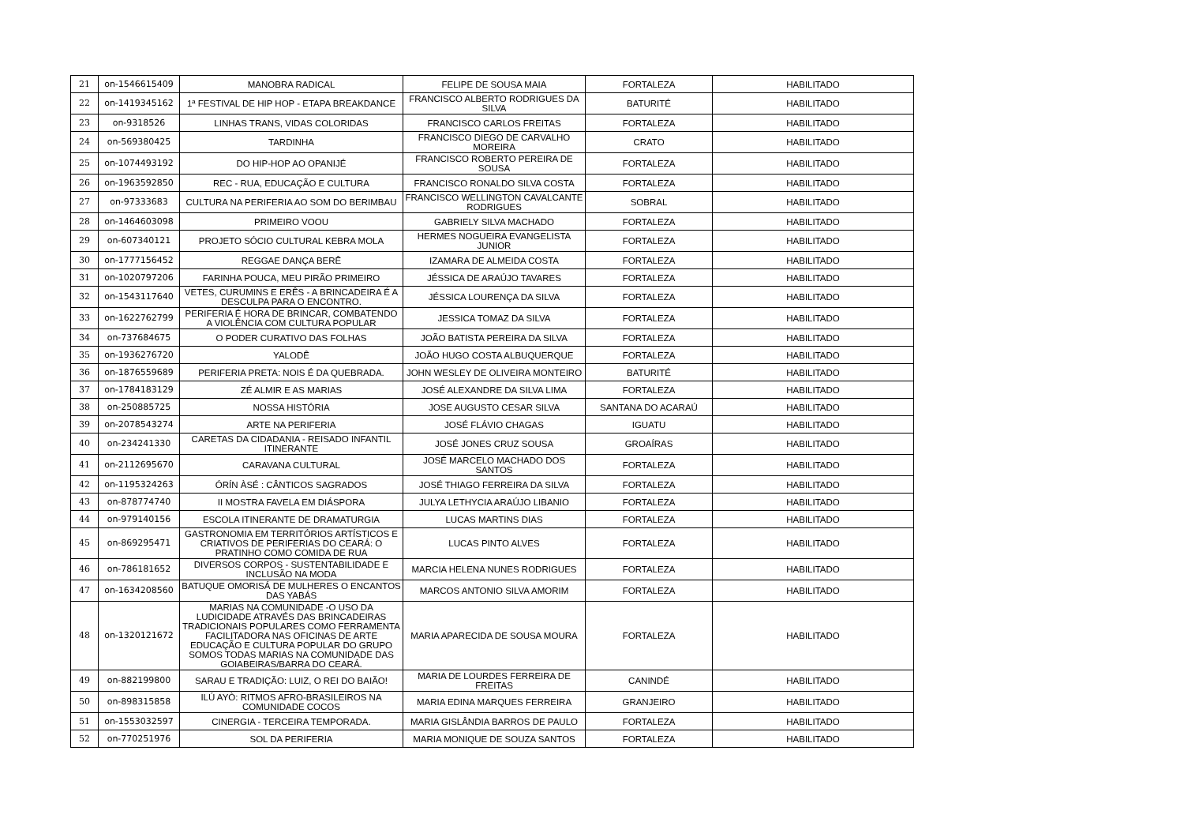| 21 | on-1546615409 | MANOBRA RADICAL | FELIPE DE SOUSA MAIA | FORTALEZA | HABILITADO |
| 22 | on-1419345162 | 1ª FESTIVAL DE HIP HOP - ETAPA BREAKDANCE | FRANCISCO ALBERTO RODRIGUES DA SILVA | BATURITÉ | HABILITADO |
| 23 | on-9318526 | LINHAS TRANS, VIDAS COLORIDAS | FRANCISCO CARLOS FREITAS | FORTALEZA | HABILITADO |
| 24 | on-569380425 | TARDINHA | FRANCISCO DIEGO DE CARVALHO MOREIRA | CRATO | HABILITADO |
| 25 | on-1074493192 | DO HIP-HOP AO OPANIJÉ | FRANCISCO ROBERTO PEREIRA DE SOUSA | FORTALEZA | HABILITADO |
| 26 | on-1963592850 | REC - RUA, EDUCAÇÃO E CULTURA | FRANCISCO RONALDO SILVA COSTA | FORTALEZA | HABILITADO |
| 27 | on-97333683 | CULTURA NA PERIFERIA AO SOM DO BERIMBAU | FRANCISCO WELLINGTON CAVALCANTE RODRIGUES | SOBRAL | HABILITADO |
| 28 | on-1464603098 | PRIMEIRO VOOU | GABRIELY SILVA MACHADO | FORTALEZA | HABILITADO |
| 29 | on-607340121 | PROJETO SÓCIO CULTURAL KEBRA MOLA | HERMES NOGUEIRA EVANGELISTA JUNIOR | FORTALEZA | HABILITADO |
| 30 | on-1777156452 | REGGAE DANÇA BERÊ | IZAMARA DE ALMEIDA COSTA | FORTALEZA | HABILITADO |
| 31 | on-1020797206 | FARINHA POUCA, MEU PIRÃO PRIMEIRO | JÉSSICA DE ARAÚJO TAVARES | FORTALEZA | HABILITADO |
| 32 | on-1543117640 | VETES, CURUMINS E ERÊS - A BRINCADEIRA É A DESCULPA PARA O ENCONTRO. | JÉSSICA LOURENÇA DA SILVA | FORTALEZA | HABILITADO |
| 33 | on-1622762799 | PERIFERIA É HORA DE BRINCAR, COMBATENDO A VIOLÊNCIA COM CULTURA POPULAR | JESSICA TOMAZ DA SILVA | FORTALEZA | HABILITADO |
| 34 | on-737684675 | O PODER CURATIVO DAS FOLHAS | JOÃO BATISTA PEREIRA DA SILVA | FORTALEZA | HABILITADO |
| 35 | on-1936276720 | YALODÊ | JOÃO HUGO COSTA ALBUQUERQUE | FORTALEZA | HABILITADO |
| 36 | on-1876559689 | PERIFERIA PRETA: NOIS É DA QUEBRADA. | JOHN WESLEY DE OLIVEIRA MONTEIRO | BATURITÉ | HABILITADO |
| 37 | on-1784183129 | ZÉ ALMIR E AS MARIAS | JOSÉ ALEXANDRE DA SILVA LIMA | FORTALEZA | HABILITADO |
| 38 | on-250885725 | NOSSA HISTÓRIA | JOSE AUGUSTO CESAR SILVA | SANTANA DO ACARAÚ | HABILITADO |
| 39 | on-2078543274 | ARTE NA PERIFERIA | JOSÉ FLÁVIO CHAGAS | IGUATU | HABILITADO |
| 40 | on-234241330 | CARETAS DA CIDADANIA - REISADO INFANTIL ITINERANTE | JOSÉ JONES CRUZ SOUSA | GROAÍRAS | HABILITADO |
| 41 | on-2112695670 | CARAVANA CULTURAL | JOSÉ MARCELO MACHADO DOS SANTOS | FORTALEZA | HABILITADO |
| 42 | on-1195324263 | ÓRÍN ÀSÉ : CÂNTICOS SAGRADOS | JOSÉ THIAGO FERREIRA DA SILVA | FORTALEZA | HABILITADO |
| 43 | on-878774740 | II MOSTRA FAVELA EM DIÁSPORA | JULYA LETHYCIA ARAÚJO LIBANIO | FORTALEZA | HABILITADO |
| 44 | on-979140156 | ESCOLA ITINERANTE DE DRAMATURGIA | LUCAS MARTINS DIAS | FORTALEZA | HABILITADO |
| 45 | on-869295471 | GASTRONOMIA EM TERRITÓRIOS ARTÍSTICOS E CRIATIVOS DE PERIFERIAS DO CEARÁ: O PRATINHO COMO COMIDA DE RUA | LUCAS PINTO ALVES | FORTALEZA | HABILITADO |
| 46 | on-786181652 | DIVERSOS CORPOS - SUSTENTABILIDADE E INCLUSÃO NA MODA | MARCIA HELENA NUNES RODRIGUES | FORTALEZA | HABILITADO |
| 47 | on-1634208560 | BATUQUE OMORISÁ DE MULHERES O ENCANTOS DAS YABÁS | MARCOS ANTONIO SILVA AMORIM | FORTALEZA | HABILITADO |
| 48 | on-1320121672 | MARIAS NA COMUNIDADE -O USO DA LUDICIDADE ATRAVÉS DAS BRINCADEIRAS TRADICIONAIS POPULARES COMO FERRAMENTA FACILITADORA NAS OFICINAS DE ARTE EDUCAÇÃO E CULTURA POPULAR DO GRUPO SOMOS TODAS MARIAS NA COMUNIDADE DAS GOIABEIRAS/BARRA DO CEARÁ. | MARIA APARECIDA DE SOUSA MOURA | FORTALEZA | HABILITADO |
| 49 | on-882199800 | SARAU E TRADIÇÃO: LUIZ, O REI DO BAIÃO! | MARIA DE LOURDES FERREIRA DE FREITAS | CANINDÉ | HABILITADO |
| 50 | on-898315858 | ILÚ AYÒ: RITMOS AFRO-BRASILEIROS NA COMUNIDADE COCOS | MARIA EDINA MARQUES FERREIRA | GRANJEIRO | HABILITADO |
| 51 | on-1553032597 | CINERGIA - TERCEIRA TEMPORADA. | MARIA GISLÂNDIA BARROS DE PAULO | FORTALEZA | HABILITADO |
| 52 | on-770251976 | SOL DA PERIFERIA | MARIA MONIQUE DE SOUZA SANTOS | FORTALEZA | HABILITADO |